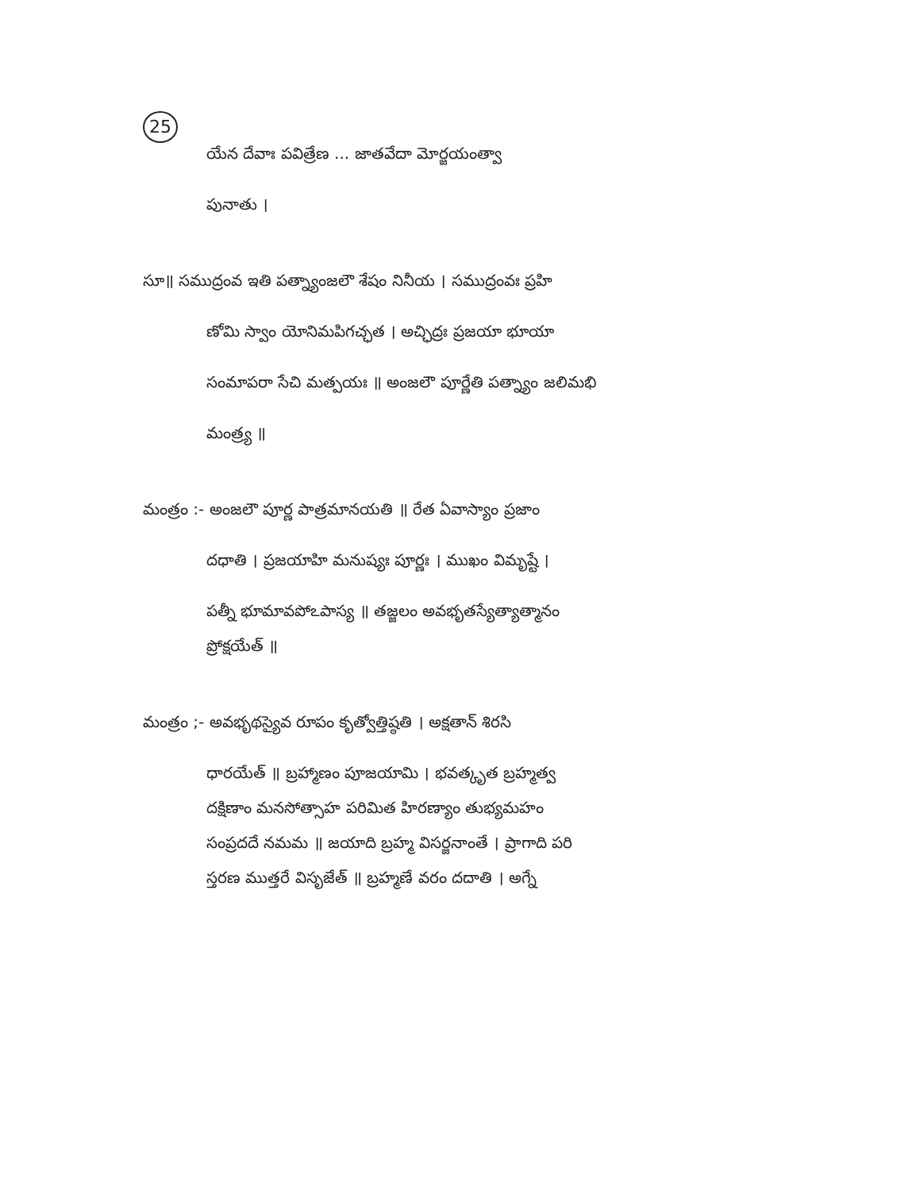25
యేన దేవాః పవిత్రేణ ... జాతవేదా మోర్జయంత్వా
పునాతు ।
సూ॥ సముద్రంవ ఇతి పత్న్యాంజలౌ శేషం నినీయ । సముద్రంవః ప్రహి
ణోమి స్వాం యోనిమపిగచ్ఛత । అచ్ఛిద్రః ప్రజయా భూయా
సంమాపరా సేచి మత్పయః ॥ అంజలౌ పూర్ణేతి పత్న్యాం జలిమభి
మంత్ర్య ॥
మంత్రం :- అంజలౌ పూర్ణ పాత్రమానయతి ॥ రేత ఏవాస్యాం ప్రజాం
దధాతి । ప్రజయాహి మనుష్యః పూర్ణః । ముఖం విమృష్టే ।
పత్నీ భూమావపోఽపాస్య ॥ తజ్జలం అవభృతస్యేత్యాత్మానం
ప్రోక్షయేత్ ॥
మంత్రం ;- అవభృథస్యైవ రూపం కృత్వోత్తిష్ఠతి । అక్షతాన్ శిరసి
ధారయేత్ ॥ బ్రహ్మాణం పూజయామి । భవత్కృత బ్రహ్మత్వ
దక్షిణాం మనసోత్సాహ పరిమిత హిరణ్యాం తుభ్యమహం
సంప్రదదే నమమ ॥ జయాది బ్రహ్మ విసర్జనాంతే । ప్రాగాది పరి
స్తరణ ముత్తరే విసృజేత్ ॥ బ్రహ్మణే వరం దదాతి । అగ్నే